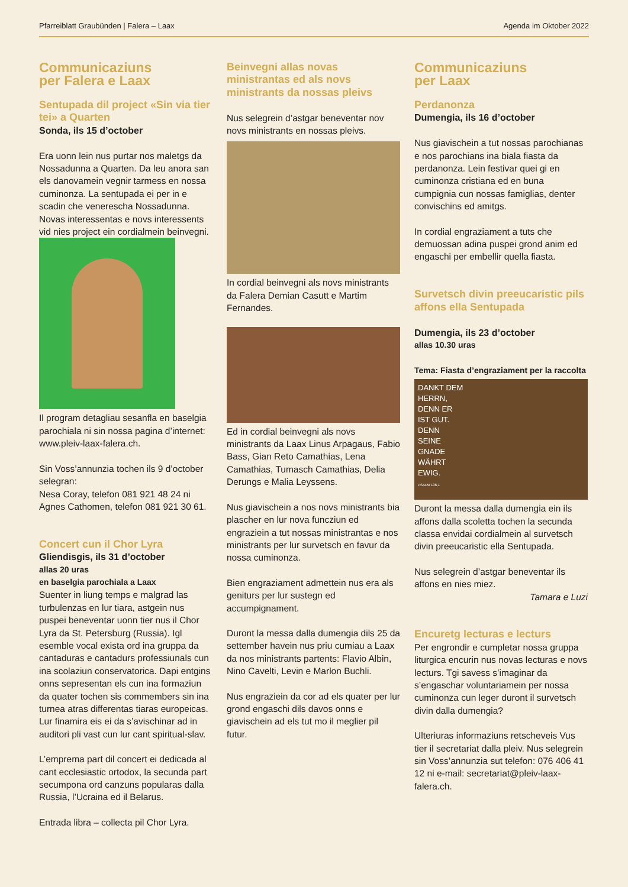Pfarreiblatt Graubünden | Falera – Laax Agenda im Oktober 2022
Communicaziuns
per Falera e Laax
Sentupada dil project «Sin via tier tei» a Quarten
Sonda, ils 15 d’october
Era uonn lein nus purtar nos maletgs da Nossadunna a Quarten. Da leu anora san els danovamein vegnir tarmess en nossa cuminonza. La sentupada ei per in e scadin che venerescha Nossadunna. Novas interessentas e novs interessents vid nies project ein cordialmein beinvegni.
Il program detagliau sesanfla en baselgia parochiala ni sin nossa pagina d’internet: www.pleiv-laax-falera.ch.
Sin Voss’annunzia tochen ils 9 d’october selegran:
Nesa Coray, telefon 081 921 48 24 ni Agnes Cathomen, telefon 081 921 30 61.
Concert cun il Chor Lyra
Gliendisgis, ils 31 d’october
allas 20 uras
en baselgia parochiala a Laax
Suenter in liung temps e malgrad las turbulenzas en lur tiara, astgein nus puspei beneventar uonn tier nus il Chor Lyra da St. Petersburg (Russia). Igl esemble vocal exista ord ina gruppa da cantaduras e cantadurs professiunals cun ina scolaziun conservatorica. Dapi entgins onns sepresentan els cun ina formaziun da quater tochen sis commembers sin ina turnea atras differentas tiaras europeicas. Lur finamira eis ei da s’avischinar ad in auditori pli vast cun lur cant spiritual-slav.
L’emprema part dil concert ei dedicada al cant ecclesiastic ortodox, la secunda part secumpona ord canzuns popularas dalla Russia, l’Ucraina ed il Belarus.
Entrada libra – collecta pil Chor Lyra.
Beinvegni allas novas ministrantas ed als novs ministrants da nossas pleivs
Nus selegrein d’astgar beneventar nov novs ministrants en nossas pleivs.
In cordial beinvegni als novs ministrants da Falera Demian Casutt e Martim Fernandes.
Ed in cordial beinvegni als novs ministrants da Laax Linus Arpagaus, Fabio Bass, Gian Reto Camathias, Lena Camathias, Tumasch Camathias, Delia Derungs e Malia Leyssens.
Nus giavischein a nos novs ministrants bia plascher en lur nova funcziun ed engraziein a tut nossas ministrantas e nos ministrants per lur survetsch en favur da nossa cuminonza.
Bien engraziament admettein nus era als geniturs per lur sustegn ed accumpignament.
Duront la messa dalla dumengia dils 25 da settember havein nus priu cumiau a Laax da nos ministrants partents: Flavio Albin, Nino Cavelti, Levin e Marlon Buchli.
Nus engraziein da cor ad els quater per lur grond engaschi dils davos onns e giavischein ad els tut mo il meglier pil futur.
Communicaziuns
per Laax
Perdanonza
Dumengia, ils 16 d’october
Nus giavischein a tut nossas parochianas e nos parochians ina biala fiasta da perdanonza. Lein festivar quei gi en cuminonza cristiana ed en buna cumpignia cun nossas famiglias, denter convischins ed amitgs.
In cordial engraziament a tuts che demuossan adina puspei grond anim ed engaschi per embellir quella fiasta.
Survetsch divin preeucaristic pils affons ella Sentupada
Dumengia, ils 23 d’october
allas 10.30 uras
Tema: Fiasta d’engraziament per la raccolta
DANKT DEM
HERRN,
DENN ER
IST GUT.
DENN
SEINE
GNADE
WÄHRT
EWIG.
PSALM 136,1
Duront la messa dalla dumengia ein ils affons dalla scoletta tochen la secunda classa envidai cordialmein al survetsch divin preeucaristic ella Sentupada.
Nus selegrein d’astgar beneventar ils affons en nies miez.
Tamara e Luzi
Encuretg lecturas e lecturs
Per engrondir e cumpletar nossa gruppa liturgica encurin nus novas lecturas e novs lecturs. Tgi savess s’imaginar da s’engaschar voluntariamein per nossa cuminonza cun leger duront il survetsch divin dalla dumengia?
Ulteriuras informaziuns retscheveis Vus tier il secretariat dalla pleiv. Nus selegrein sin Voss’annunzia sut telefon: 076 406 41 12 ni e-mail: secretariat@pleiv-laax-falera.ch.